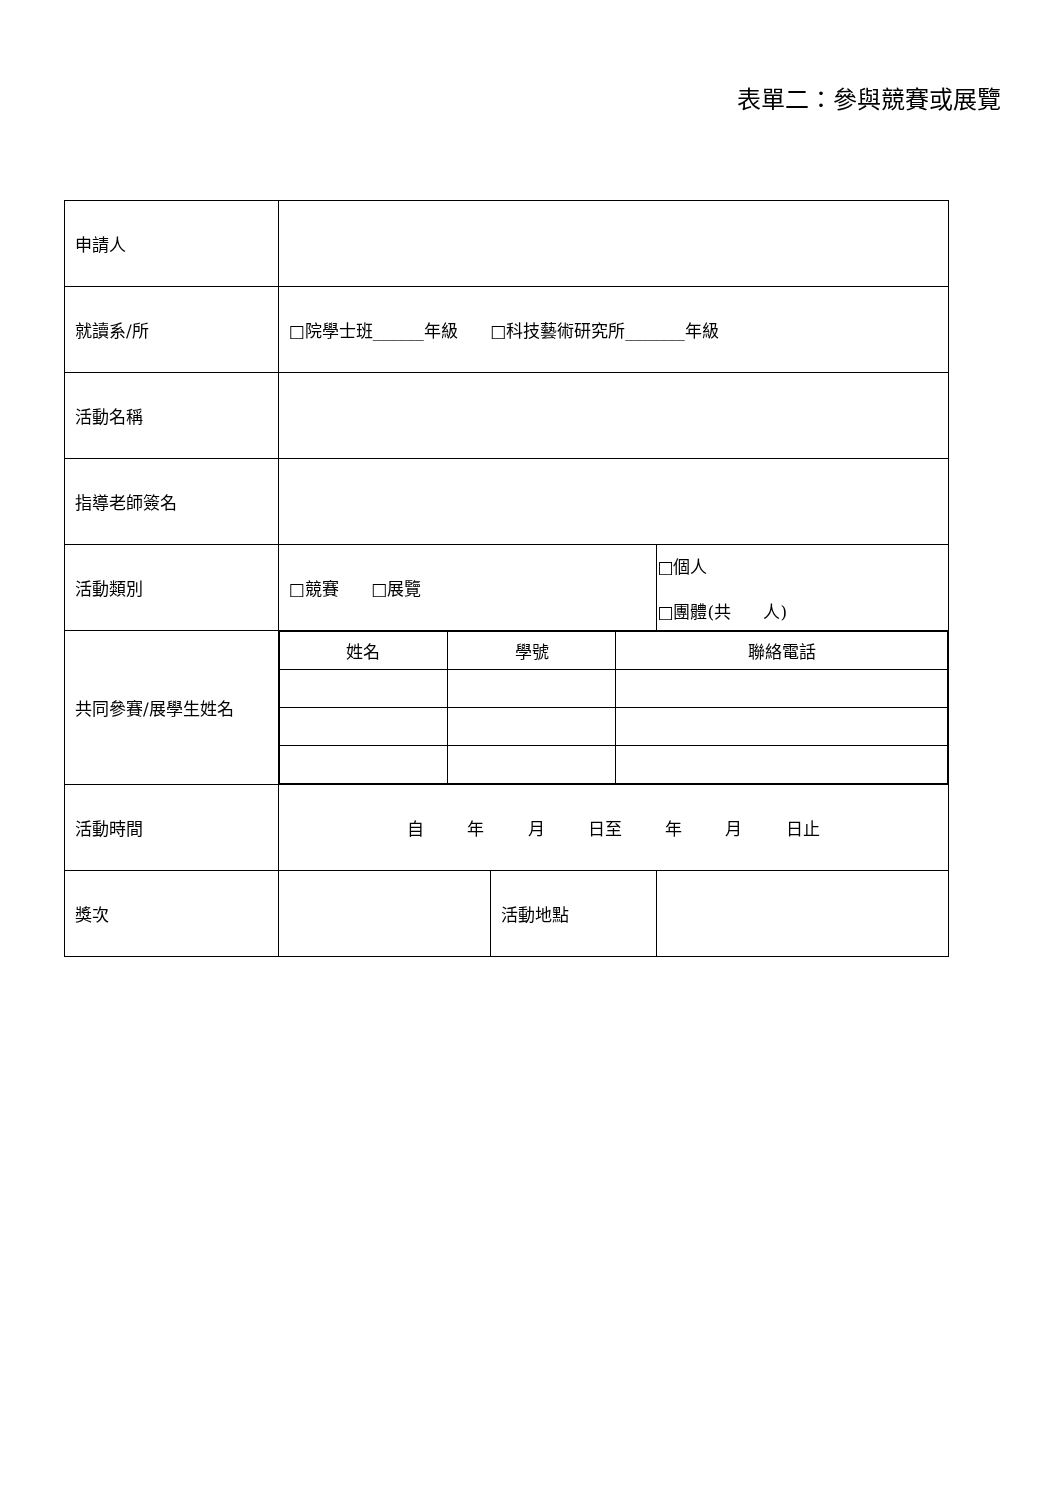表單二：參與競賽或展覽
| 申請人 | | | |
| 就讀系/所 | □院學士班______年級 □科技藝術研究所_______年級 | | |
| 活動名稱 | | | |
| 指導老師簽名 | | | |
| 活動類別 | □競賽 □展覽 | | □個人 □團體(共 人) |
| 共同參賽/展學生姓名 | / 姓名 / 學號 / 聯絡電話 / | | |
| 活動時間 | 自 年 月 日至 年 月 日止 | | |
| 獎次 | | 活動地點 | |